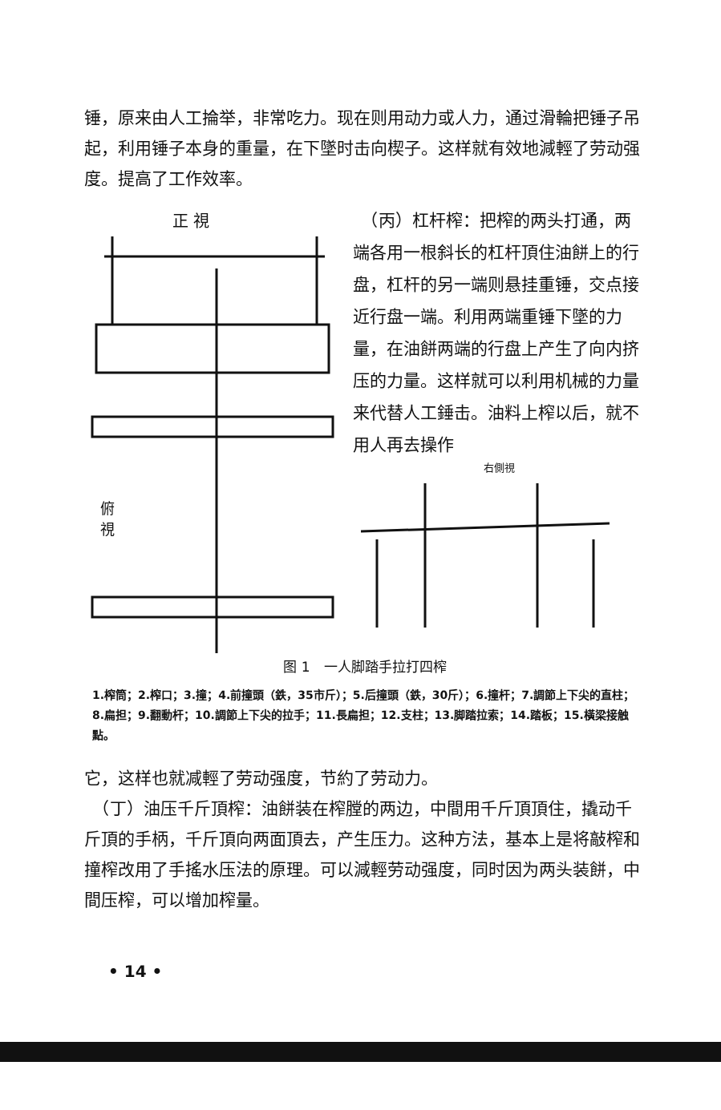锤，原来由人工掄举，非常吃力。现在则用动力或人力，通过滑輪把锤子吊起，利用锤子本身的重量，在下墜时击向楔子。这样就有效地減輕了劳动强度。提高了工作效率。
正 視
俯
視
　（丙）杠杆榨：把榨的两头打通，两端各用一根斜长的杠杆頂住油餅上的行盘，杠杆的另一端则悬挂重锤，交点接近行盘一端。利用两端重锤下墜的力量，在油餅两端的行盘上产生了向内挤压的力量。这样就可以利用机械的力量来代替人工錘击。油料上榨以后，就不用人再去操作
右側視
图 1　一人脚踏手拉打四榨
1.榨筒；2.榨口；3.撞；4.前撞頭（鉄，35市斤）；5.后撞頭（鉄，30斤）；6.撞杆；7.調節上下尖的直柱；8.扁担；9.翻動杆；10.調節上下尖的拉手；11.長扁担；12.支柱；13.脚踏拉索；14.踏板；15.橫梁接触點。
它，这样也就减輕了劳动强度，节約了劳动力。
　（丁）油压千斤頂榨：油餅装在榨膛的两边，中間用千斤頂頂住，撬动千斤頂的手柄，千斤頂向两面頂去，产生压力。这种方法，基本上是将敲榨和撞榨改用了手搖水压法的原理。可以減輕劳动强度，同时因为两头装餅，中間压榨，可以增加榨量。
• 14 •